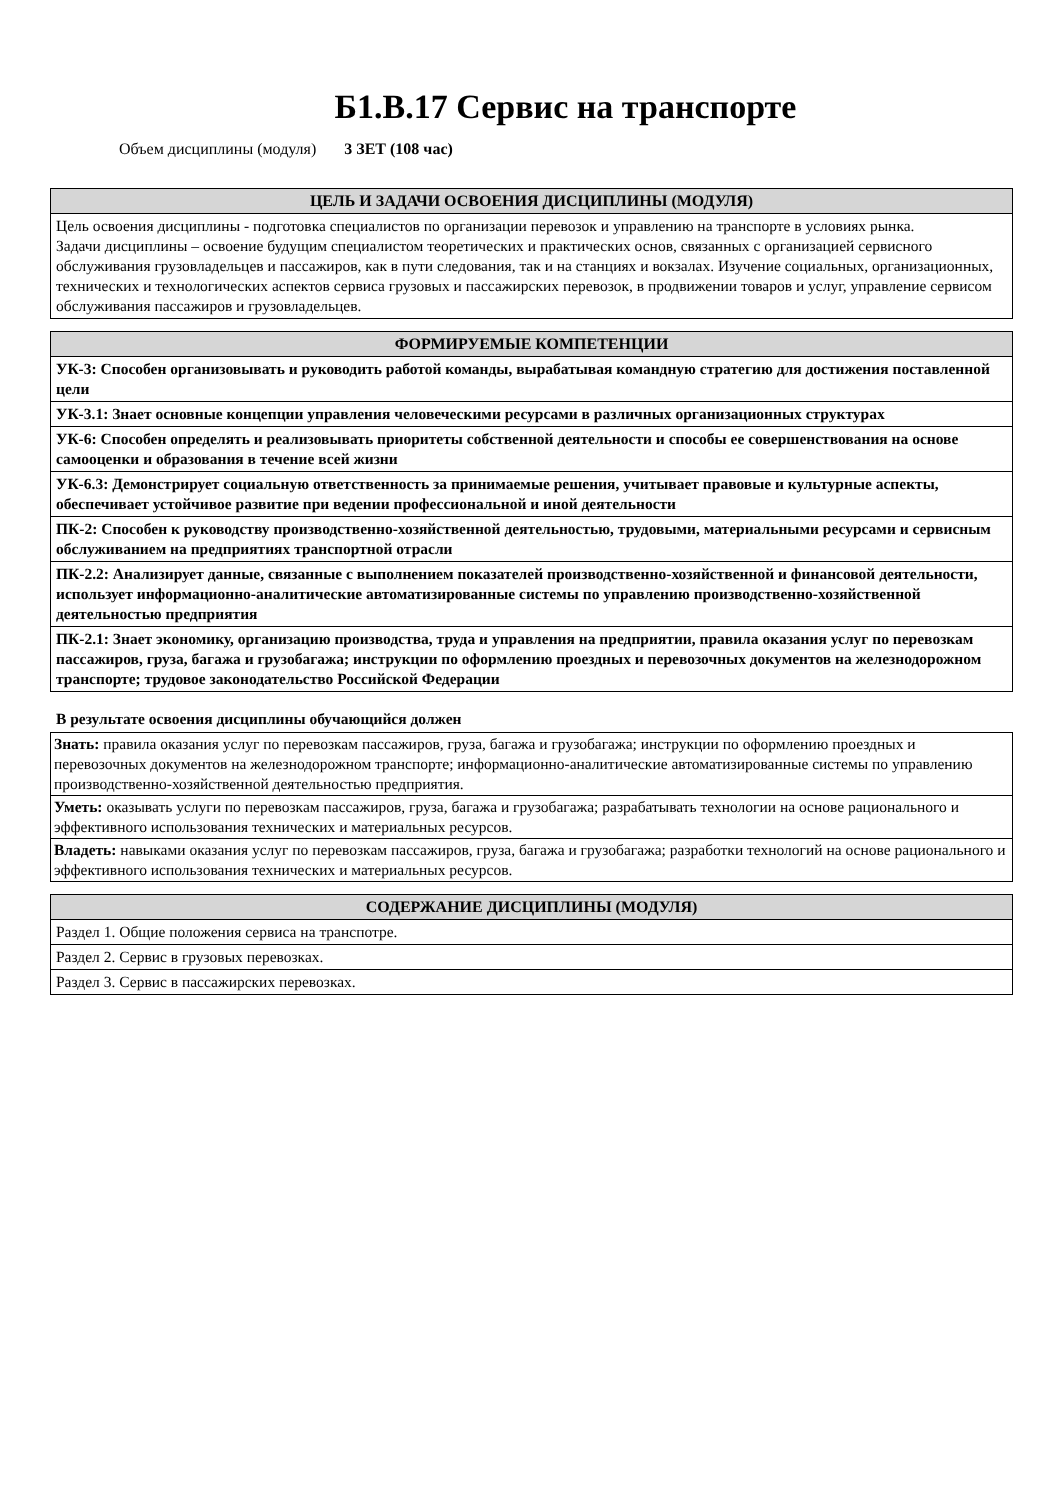Б1.В.17 Сервис на транспорте
Объем дисциплины (модуля) 3 ЗЕТ (108 час)
| ЦЕЛЬ И ЗАДАЧИ ОСВОЕНИЯ ДИСЦИПЛИНЫ (МОДУЛЯ) |
| --- |
| Цель освоения дисциплины - подготовка специалистов по организации перевозок и управлению на транспорте в условиях рынка. Задачи дисциплины – освоение будущим специалистом теоретических и практических основ, связанных с организацией сервисного обслуживания грузовладельцев и пассажиров, как в пути следования, так и на станциях и вокзалах. Изучение социальных, организационных, технических и технологических аспектов сервиса грузовых и пассажирских перевозок, в продвижении товаров и услуг, управление сервисом обслуживания пассажиров и грузовладельцев. |
| ФОРМИРУЕМЫЕ КОМПЕТЕНЦИИ |
| --- |
| УК-3: Способен организовывать и руководить работой команды, вырабатывая командную стратегию для достижения поставленной цели |
| УК-3.1: Знает основные концепции управления человеческими ресурсами в различных организационных структурах |
| УК-6: Способен определять и реализовывать приоритеты собственной деятельности и способы ее совершенствования на основе самооценки и образования в течение всей жизни |
| УК-6.3: Демонстрирует социальную ответственность за принимаемые решения, учитывает правовые и культурные аспекты, обеспечивает устойчивое развитие при ведении профессиональной и иной деятельности |
| ПК-2: Способен к руководству производственно-хозяйственной деятельностью, трудовыми, материальными ресурсами и сервисным обслуживанием на предприятиях транспортной отрасли |
| ПК-2.2: Анализирует данные, связанные с выполнением показателей производственно-хозяйственной и финансовой деятельности, использует информационно-аналитические автоматизированные системы по управлению производственно-хозяйственной деятельностью предприятия |
| ПК-2.1: Знает экономику, организацию производства, труда и управления на предприятии, правила оказания услуг по перевозкам пассажиров, груза, багажа и грузобагажа; инструкции по оформлению проездных и перевозочных документов на железнодорожном транспорте; трудовое законодательство Российской Федерации |
В результате освоения дисциплины обучающийся должен
| Знать: правила оказания услуг по перевозкам пассажиров, груза, багажа и грузобагажа; инструкции по оформлению проездных и перевозочных документов на железнодорожном транспорте; информационно-аналитические автоматизированные системы по управлению производственно-хозяйственной деятельностью предприятия. |
| Уметь: оказывать услуги по перевозкам пассажиров, груза, багажа и грузобагажа; разрабатывать технологии на основе рационального и эффективного использования технических и материальных ресурсов. |
| Владеть: навыками оказания услуг по перевозкам пассажиров, груза, багажа и грузобагажа; разработки технологий на основе рационального и эффективного использования технических и материальных ресурсов. |
| СОДЕРЖАНИЕ ДИСЦИПЛИНЫ (МОДУЛЯ) |
| --- |
| Раздел 1. Общие положения сервиса на транспотре. |
| Раздел 2. Сервис в грузовых перевозках. |
| Раздел 3. Сервис в пассажирских перевозках. |